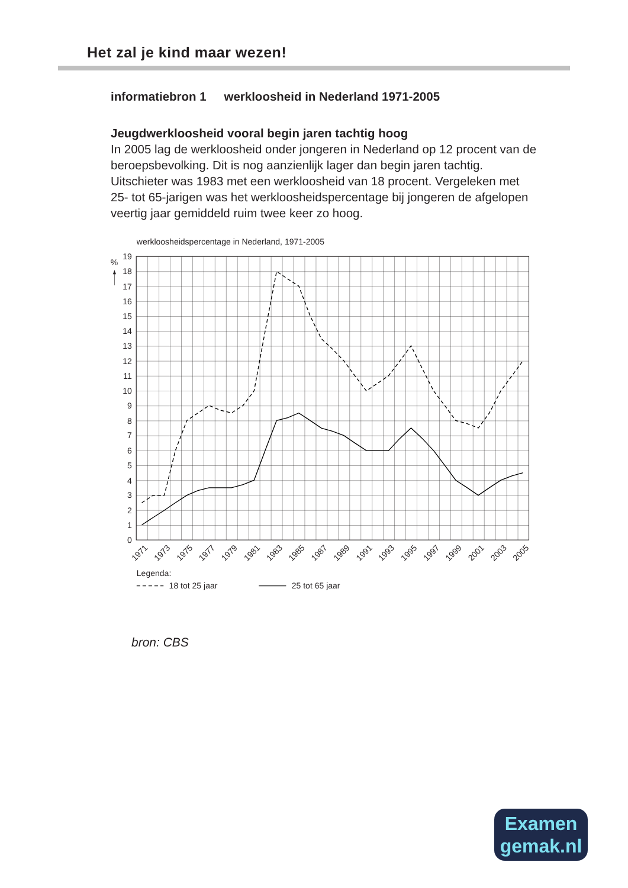Het zal je kind maar wezen!
informatiebron 1 werkloosheid in Nederland 1971-2005
Jeugdwerkloosheid vooral begin jaren tachtig hoog
In 2005 lag de werkloosheid onder jongeren in Nederland op 12 procent van de beroepsbevolking. Dit is nog aanzienlijk lager dan begin jaren tachtig. Uitschieter was 1983 met een werkloosheid van 18 procent. Vergeleken met 25- tot 65-jarigen was het werkloosheidspercentage bij jongeren de afgelopen veertig jaar gemiddeld ruim twee keer zo hoog.
werkloosheidspercentage in Nederland, 1971-2005
%
19
18
17
16
15
14
13
12
11
10
9
8
7
6
5
4
3
2
1
0
1971
1973
1975
1977
1979
1981
1983
1985
1987
1989
1991
1993
1995
1997
1999
2001
2003
2005
Legenda:
18 tot 25 jaar
25 tot 65 jaar
bron: CBS
Examen
gemak.nl